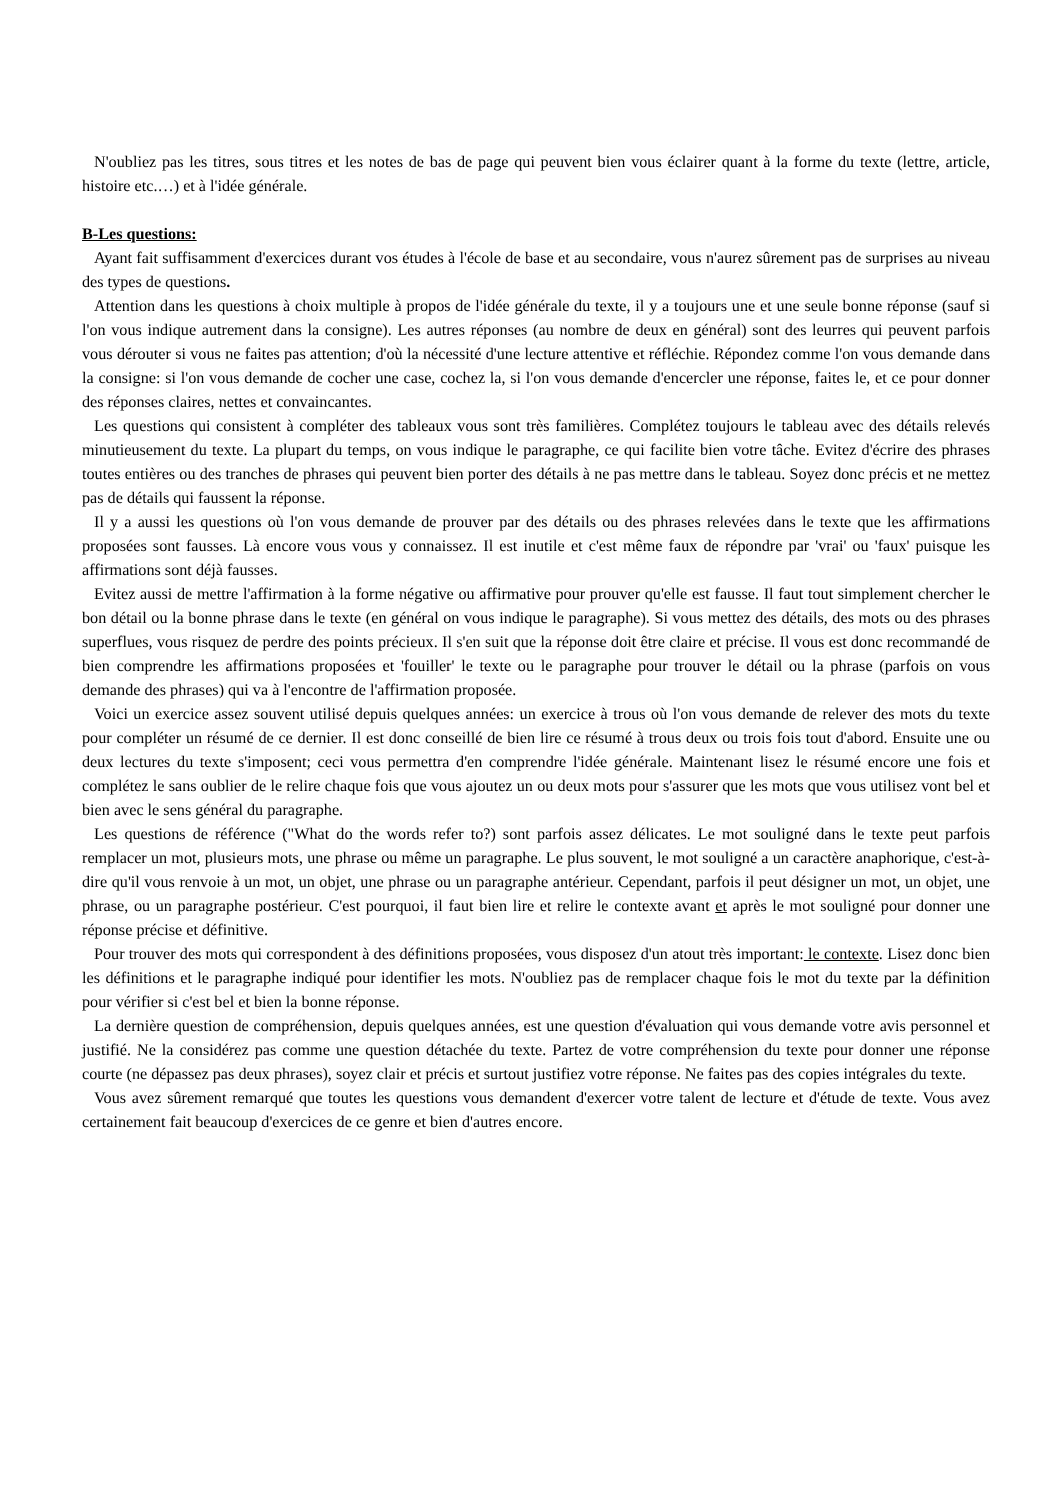N'oubliez pas les titres, sous titres et les notes de bas de page qui peuvent bien vous éclairer quant à la forme du texte (lettre, article, histoire etc.…) et à l'idée générale.
B-Les questions:
Ayant fait suffisamment d'exercices durant vos études à l'école de base et au secondaire, vous n'aurez sûrement pas de surprises au niveau des types de questions.
Attention dans les questions à choix multiple à propos de l'idée générale du texte, il y a toujours une et une seule bonne réponse (sauf si l'on vous indique autrement dans la consigne). Les autres réponses (au nombre de deux en général) sont des leurres qui peuvent parfois vous dérouter si vous ne faites pas attention; d'où la nécessité d'une lecture attentive et réfléchie. Répondez comme l'on vous demande dans la consigne: si l'on vous demande de cocher une case, cochez la, si l'on vous demande d'encercler une réponse, faites le, et ce pour donner des réponses claires, nettes et convaincantes.
Les questions qui consistent à compléter des tableaux vous sont très familières. Complétez toujours le tableau avec des détails relevés minutieusement du texte. La plupart du temps, on vous indique le paragraphe, ce qui facilite bien votre tâche. Evitez d'écrire des phrases toutes entières ou des tranches de phrases qui peuvent bien porter des détails à ne pas mettre dans le tableau. Soyez donc précis et ne mettez pas de détails qui faussent la réponse.
Il y a aussi les questions où l'on vous demande de prouver par des détails ou des phrases relevées dans le texte que les affirmations proposées sont fausses. Là encore vous vous y connaissez. Il est inutile et c'est même faux de répondre par 'vrai' ou 'faux' puisque les affirmations sont déjà fausses.
Evitez aussi de mettre l'affirmation à la forme négative ou affirmative pour prouver qu'elle est fausse. Il faut tout simplement chercher le bon détail ou la bonne phrase dans le texte (en général on vous indique le paragraphe). Si vous mettez des détails, des mots ou des phrases superflues, vous risquez de perdre des points précieux. Il s'en suit que la réponse doit être claire et précise. Il vous est donc recommandé de bien comprendre les affirmations proposées et 'fouiller' le texte ou le paragraphe pour trouver le détail ou la phrase (parfois on vous demande des phrases) qui va à l'encontre de l'affirmation proposée.
Voici un exercice assez souvent utilisé depuis quelques années: un exercice à trous où l'on vous demande de relever des mots du texte pour compléter un résumé de ce dernier. Il est donc conseillé de bien lire ce résumé à trous deux ou trois fois tout d'abord. Ensuite une ou deux lectures du texte s'imposent; ceci vous permettra d'en comprendre l'idée générale. Maintenant lisez le résumé encore une fois et complétez le sans oublier de le relire chaque fois que vous ajoutez un ou deux mots pour s'assurer que les mots que vous utilisez vont bel et bien avec le sens général du paragraphe.
Les questions de référence ("What do the words refer to?) sont parfois assez délicates. Le mot souligné dans le texte peut parfois remplacer un mot, plusieurs mots, une phrase ou même un paragraphe. Le plus souvent, le mot souligné a un caractère anaphorique, c'est-à-dire qu'il vous renvoie à un mot, un objet, une phrase ou un paragraphe antérieur. Cependant, parfois il peut désigner un mot, un objet, une phrase, ou un paragraphe postérieur. C'est pourquoi, il faut bien lire et relire le contexte avant et après le mot souligné pour donner une réponse précise et définitive.
Pour trouver des mots qui correspondent à des définitions proposées, vous disposez d'un atout très important: le contexte. Lisez donc bien les définitions et le paragraphe indiqué pour identifier les mots. N'oubliez pas de remplacer chaque fois le mot du texte par la définition pour vérifier si c'est bel et bien la bonne réponse.
La dernière question de compréhension, depuis quelques années, est une question d'évaluation qui vous demande votre avis personnel et justifié. Ne la considérez pas comme une question détachée du texte. Partez de votre compréhension du texte pour donner une réponse courte (ne dépassez pas deux phrases), soyez clair et précis et surtout justifiez votre réponse. Ne faites pas des copies intégrales du texte.
Vous avez sûrement remarqué que toutes les questions vous demandent d'exercer votre talent de lecture et d'étude de texte. Vous avez certainement fait beaucoup d'exercices de ce genre et bien d'autres encore.